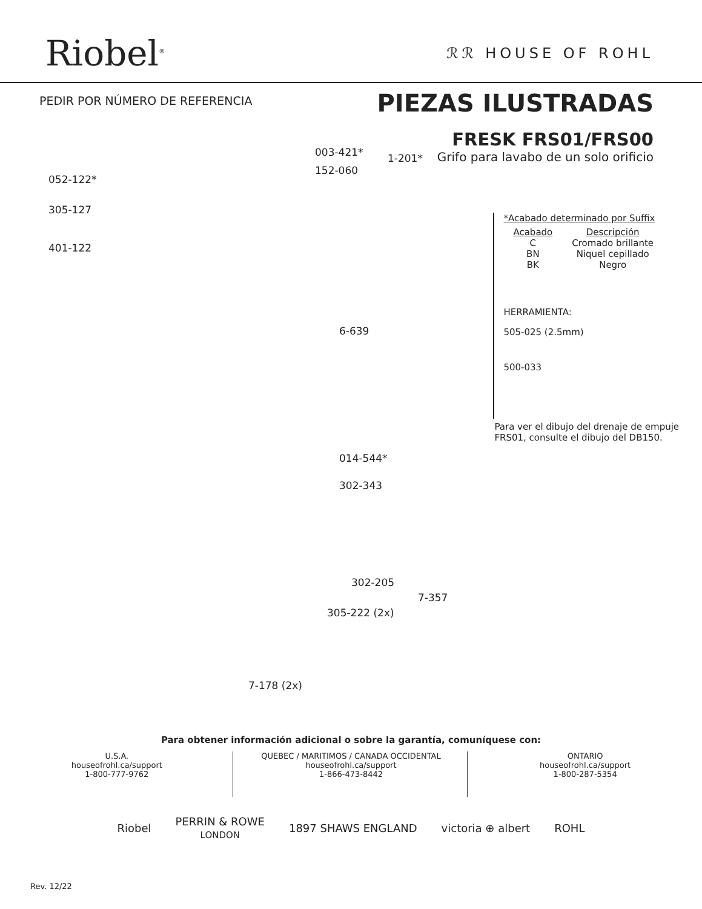Riobel<sup>®</sup>
ℛℛ HOUSE OF ROHL
PEDIR POR NÚMERO DE REFERENCIA
PIEZAS ILUSTRADAS
FRESK FRS01/FRS00
Grifo para lavabo de un solo orificio
003-421* 1-201*
152-060
052-122*
305-127
401-122
6-639
014-544*
302-343
302-205
7-357
305-222 (2x)
7-178 (2x)
*Acabado determinado por Suffix
| Acabado | Descripción |
| --- | --- |
| C BN BK | Cromado brillante Niquel cepillado Negro |
HERRAMIENTA:
505-025 (2.5mm)
500-033
Para ver el dibujo del drenaje de empuje FRS01, consulte el dibujo del DB150.
Para obtener información adicional o sobre la garantía, comuníquese con:
U.S.A.
houseofrohl.ca/support
1-800-777-9762
QUEBEC / MARITIMOS / CANADA OCCIDENTAL
houseofrohl.ca/support
1-866-473-8442
ONTARIO
houseofrohl.ca/support
1-800-287-5354
Riobel PERRIN & ROWE
LONDON 1897 SHAWS ENGLAND victoria ⊕ albert ROHL
Rev. 12/22